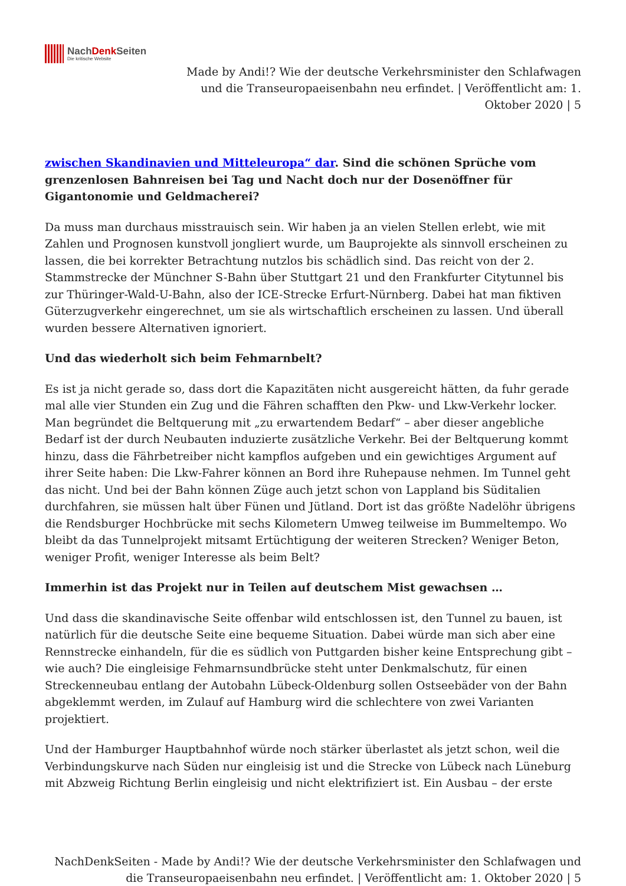NachDenk Seiten
Die kritische Website
Made by Andi!? Wie der deutsche Verkehrsminister den Schlafwagen und die Transeuropaeisenbahn neu erfindet. | Veröffentlicht am: 1. Oktober 2020 | 5
zwischen Skandinavien und Mitteleuropa“ dar. Sind die schönen Sprüche vom grenzenlosen Bahnreisen bei Tag und Nacht doch nur der Dosenöffner für Gigantonomie und Geldmacherei?
Da muss man durchaus misstrauisch sein. Wir haben ja an vielen Stellen erlebt, wie mit Zahlen und Prognosen kunstvoll jongliert wurde, um Bauprojekte als sinnvoll erscheinen zu lassen, die bei korrekter Betrachtung nutzlos bis schädlich sind. Das reicht von der 2. Stammstrecke der Münchner S-Bahn über Stuttgart 21 und den Frankfurter Citytunnel bis zur Thüringer-Wald-U-Bahn, also der ICE-Strecke Erfurt-Nürnberg. Dabei hat man fiktiven Güterzugverkehr eingerechnet, um sie als wirtschaftlich erscheinen zu lassen. Und überall wurden bessere Alternativen ignoriert.
Und das wiederholt sich beim Fehmarnbelt?
Es ist ja nicht gerade so, dass dort die Kapazitäten nicht ausgereicht hätten, da fuhr gerade mal alle vier Stunden ein Zug und die Fähren schafften den Pkw- und Lkw-Verkehr locker. Man begründet die Beltquerung mit „zu erwartendem Bedarf“ – aber dieser angebliche Bedarf ist der durch Neubauten induzierte zusätzliche Verkehr. Bei der Beltquerung kommt hinzu, dass die Fährbetreiber nicht kampflos aufgeben und ein gewichtiges Argument auf ihrer Seite haben: Die Lkw-Fahrer können an Bord ihre Ruhepause nehmen. Im Tunnel geht das nicht. Und bei der Bahn können Züge auch jetzt schon von Lappland bis Süditalien durchfahren, sie müssen halt über Fünen und Jütland. Dort ist das größte Nadelöhr übrigens die Rendsburger Hochbrücke mit sechs Kilometern Umweg teilweise im Bummeltempo. Wo bleibt da das Tunnelprojekt mitsamt Ertüchtigung der weiteren Strecken? Weniger Beton, weniger Profit, weniger Interesse als beim Belt?
Immerhin ist das Projekt nur in Teilen auf deutschem Mist gewachsen …
Und dass die skandinavische Seite offenbar wild entschlossen ist, den Tunnel zu bauen, ist natürlich für die deutsche Seite eine bequeme Situation. Dabei würde man sich aber eine Rennstrecke einhandeln, für die es südlich von Puttgarden bisher keine Entsprechung gibt – wie auch? Die eingleisige Fehmarnsundbrücke steht unter Denkmalschutz, für einen Streckenneubau entlang der Autobahn Lübeck-Oldenburg sollen Ostseebäder von der Bahn abgeklemmt werden, im Zulauf auf Hamburg wird die schlechtere von zwei Varianten projektiert.
Und der Hamburger Hauptbahnhof würde noch stärker überlastet als jetzt schon, weil die Verbindungskurve nach Süden nur eingleisig ist und die Strecke von Lübeck nach Lüneburg mit Abzweig Richtung Berlin eingleisig und nicht elektrifiziert ist. Ein Ausbau – der erste
NachDenkSeiten - Made by Andi!? Wie der deutsche Verkehrsminister den Schlafwagen und die Transeuropaeisenbahn neu erfindet. | Veröffentlicht am: 1. Oktober 2020 | 5